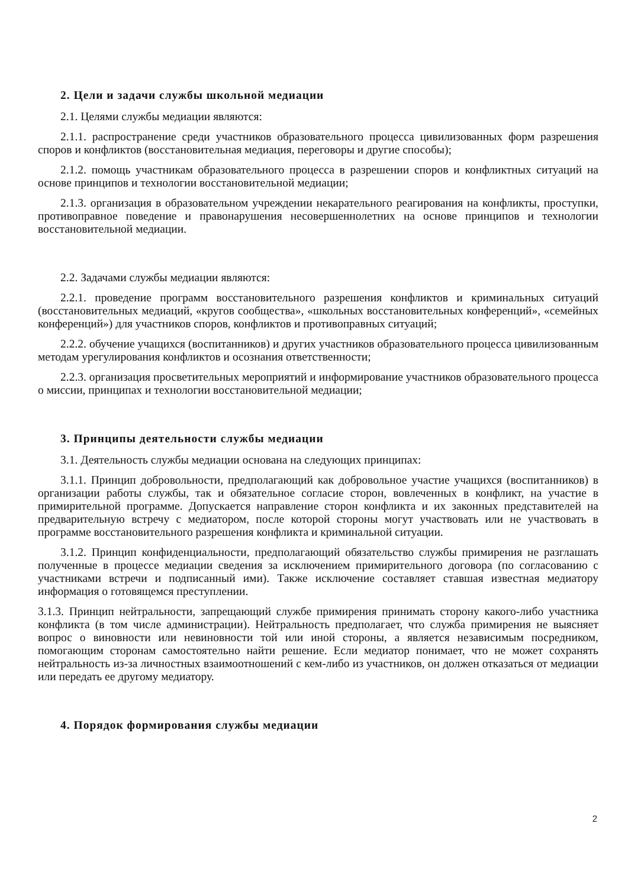2. Цели и задачи службы школьной медиации
2.1. Целями службы медиации являются:
2.1.1. распространение среди участников образовательного процесса цивилизованных форм разрешения споров и конфликтов (восстановительная медиация, переговоры и другие способы);
2.1.2. помощь участникам образовательного процесса в разрешении споров и конфликтных ситуаций на основе принципов и технологии восстановительной медиации;
2.1.3. организация в образовательном учреждении некарательного реагирования на конфликты, проступки, противоправное поведение и правонарушения несовершеннолетних на основе принципов и технологии восстановительной медиации.
2.2. Задачами службы медиации являются:
2.2.1. проведение программ восстановительного разрешения конфликтов и криминальных ситуаций (восстановительных медиаций, «кругов сообщества», «школьных восстановительных конференций», «семейных конференций») для участников споров, конфликтов и противоправных ситуаций;
2.2.2. обучение учащихся (воспитанников) и других участников образовательного процесса цивилизованным методам урегулирования конфликтов и осознания ответственности;
2.2.3. организация просветительных мероприятий и информирование участников образовательного процесса о миссии, принципах и технологии восстановительной медиации;
3. Принципы деятельности службы медиации
3.1. Деятельность службы медиации основана на следующих принципах:
3.1.1. Принцип добровольности, предполагающий как добровольное участие учащихся (воспитанников) в организации работы службы, так и обязательное согласие сторон, вовлеченных в конфликт, на участие в примирительной программе. Допускается направление сторон конфликта и их законных представителей на предварительную встречу с медиатором, после которой стороны могут участвовать или не участвовать в программе восстановительного разрешения конфликта и криминальной ситуации.
3.1.2. Принцип конфиденциальности, предполагающий обязательство службы примирения не разглашать полученные в процессе медиации сведения за исключением примирительного договора (по согласованию с участниками встречи и подписанный ими). Также исключение составляет ставшая известная медиатору информация о готовящемся преступлении.
3.1.3. Принцип нейтральности, запрещающий службе примирения принимать сторону какого-либо участника конфликта (в том числе администрации). Нейтральность предполагает, что служба примирения не выясняет вопрос о виновности или невиновности той или иной стороны, а является независимым посредником, помогающим сторонам самостоятельно найти решение. Если медиатор понимает, что не может сохранять нейтральность из-за личностных взаимоотношений с кем-либо из участников, он должен отказаться от медиации или передать ее другому медиатору.
4. Порядок формирования службы медиации
2